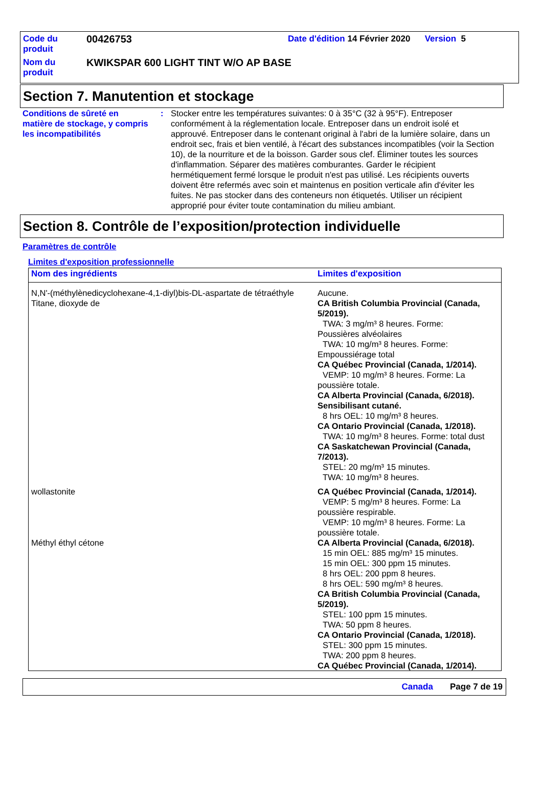| Code du produit | 00426753 | Date d'édition 14 Février 2020 Version 5 |
| Nom du produit | KWIKSPAR 600 LIGHT TINT W/O AP BASE | |
Section 7. Manutention et stockage
Conditions de sûreté en matière de stockage, y compris les incompatibilités
: Stocker entre les températures suivantes: 0 à 35°C (32 à 95°F). Entreposer conformément à la réglementation locale. Entreposer dans un endroit isolé et approuvé. Entreposer dans le contenant original à l'abri de la lumière solaire, dans un endroit sec, frais et bien ventilé, à l'écart des substances incompatibles (voir la Section 10), de la nourriture et de la boisson. Garder sous clef. Éliminer toutes les sources d'inflammation. Séparer des matières comburantes. Garder le récipient hermétiquement fermé lorsque le produit n'est pas utilisé. Les récipients ouverts doivent être refermés avec soin et maintenus en position verticale afin d'éviter les fuites. Ne pas stocker dans des conteneurs non étiquetés. Utiliser un récipient approprié pour éviter toute contamination du milieu ambiant.
Section 8. Contrôle de l’exposition/protection individuelle
Paramètres de contrôle
Limites d'exposition professionnelle
| Nom des ingrédients | Limites d'exposition |
| --- | --- |
| N,N'-(méthylènedicyclohexane-4,1-diyl)bis-DL-aspartate de tétraéthyle | Aucune. |
| Titane, dioxyde de | CA British Columbia Provincial (Canada, 5/2019). TWA: 3 mg/m³ 8 heures. Forme: Poussières alvéolaires TWA: 10 mg/m³ 8 heures. Forme: Empoussiérage total CA Québec Provincial (Canada, 1/2014). VEMP: 10 mg/m³ 8 heures. Forme: La poussière totale. CA Alberta Provincial (Canada, 6/2018). Sensibilisant cutané. 8 hrs OEL: 10 mg/m³ 8 heures. CA Ontario Provincial (Canada, 1/2018). TWA: 10 mg/m³ 8 heures. Forme: total dust CA Saskatchewan Provincial (Canada, 7/2013). STEL: 20 mg/m³ 15 minutes. TWA: 10 mg/m³ 8 heures. |
| wollastonite | CA Québec Provincial (Canada, 1/2014). VEMP: 5 mg/m³ 8 heures. Forme: La poussière respirable. VEMP: 10 mg/m³ 8 heures. Forme: La poussière totale. |
| Méthyl éthyl cétone | CA Alberta Provincial (Canada, 6/2018). 15 min OEL: 885 mg/m³ 15 minutes. 15 min OEL: 300 ppm 15 minutes. 8 hrs OEL: 200 ppm 8 heures. 8 hrs OEL: 590 mg/m³ 8 heures. CA British Columbia Provincial (Canada, 5/2019). STEL: 100 ppm 15 minutes. TWA: 50 ppm 8 heures. CA Ontario Provincial (Canada, 1/2018). STEL: 300 ppm 15 minutes. TWA: 200 ppm 8 heures. CA Québec Provincial (Canada, 1/2014). |
Canada Page 7 de 19